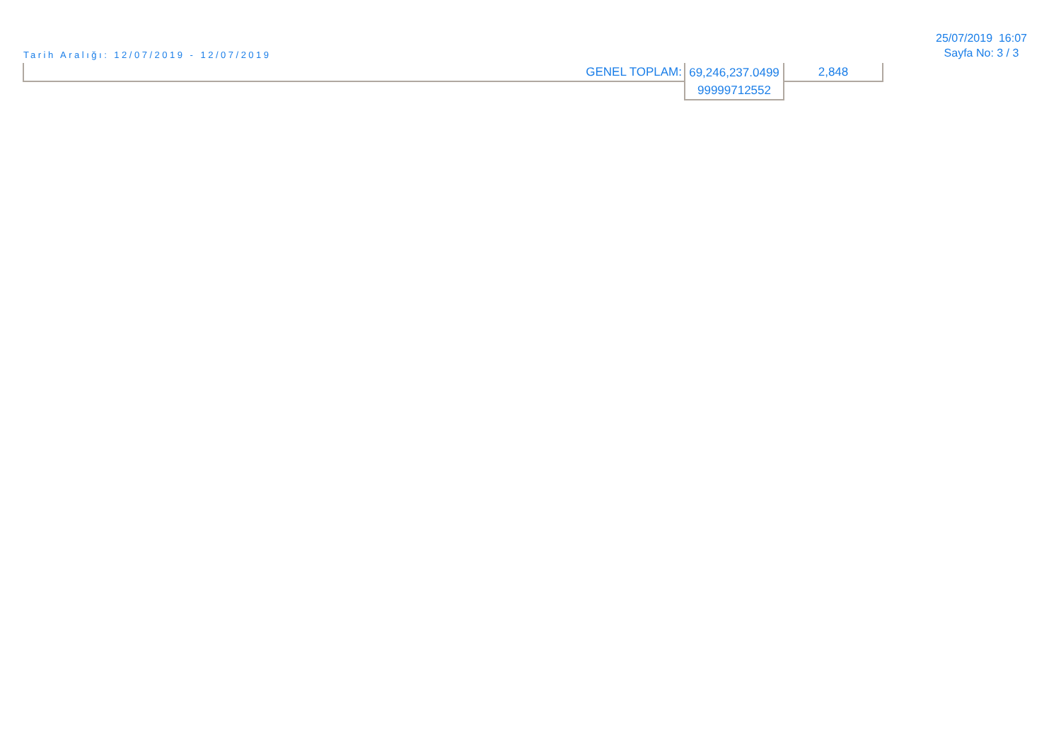Tarih Aralığı: 12/07/2019 - 12/07/2019
25/07/2019 16:07
Sayfa No: 3 / 3
| GENEL TOPLAM: | 69,246,237.0499 99999712552 | 2,848 |